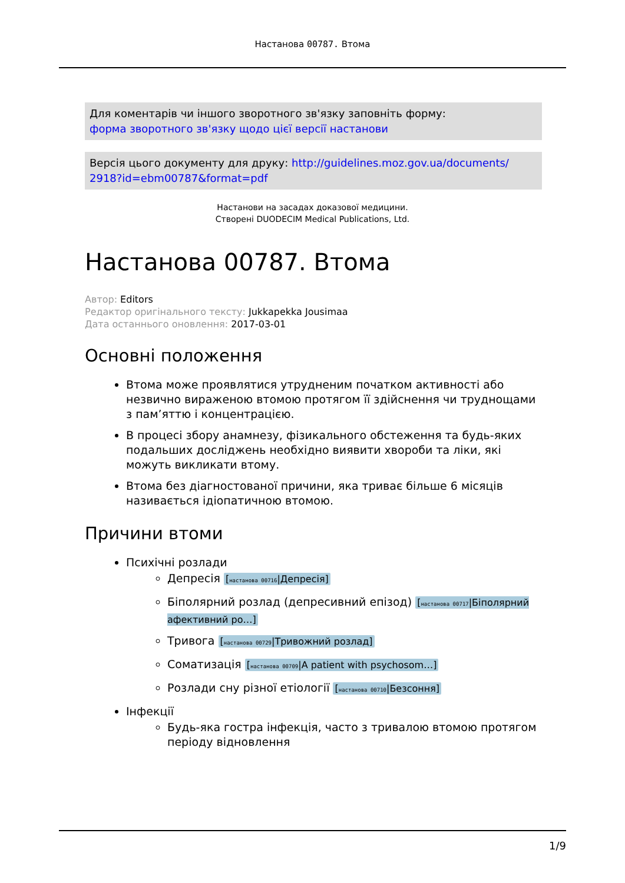Настанова 00787. Втома
Для коментарів чи іншого зворотного зв'язку заповніть форму:
форма зворотного зв'язку щодо цієї версії настанови
Версія цього документу для друку: http://guidelines.moz.gov.ua/documents/ 2918?id=ebm00787&format=pdf
Настанови на засадах доказової медицини.
Створені DUODECIM Medical Publications, Ltd.
Настанова 00787. Втома
Автор: Editors
Редактор оригінального тексту: Jukkapekka Jousimaa
Дата останнього оновлення: 2017-03-01
Основні положення
Втома може проявлятися утрудненим початком активності або незвично вираженою втомою протягом її здійснення чи труднощами з пам’яттю і концентрацією.
В процесі збору анамнезу, фізикального обстеження та будь-яких подальших досліджень необхідно виявити хвороби та ліки, які можуть викликати втому.
Втома без діагностованої причини, яка триває більше 6 місяців називається ідіопатичною втомою.
Причини втоми
Психічні розлади
Депресія [настанова 00716|Депресія]
Біполярний розлад (депресивний епізод) [настанова 00717|Біполярний афективний ро…]
Тривога [настанова 00729|Тривожний розлад]
Соматизація [настанова 00709|A patient with psychosom…]
Розлади сну різної етіології [настанова 00710|Безсоння]
Інфекції
Будь-яка гостра інфекція, часто з тривалою втомою протягом періоду відновлення
1/9